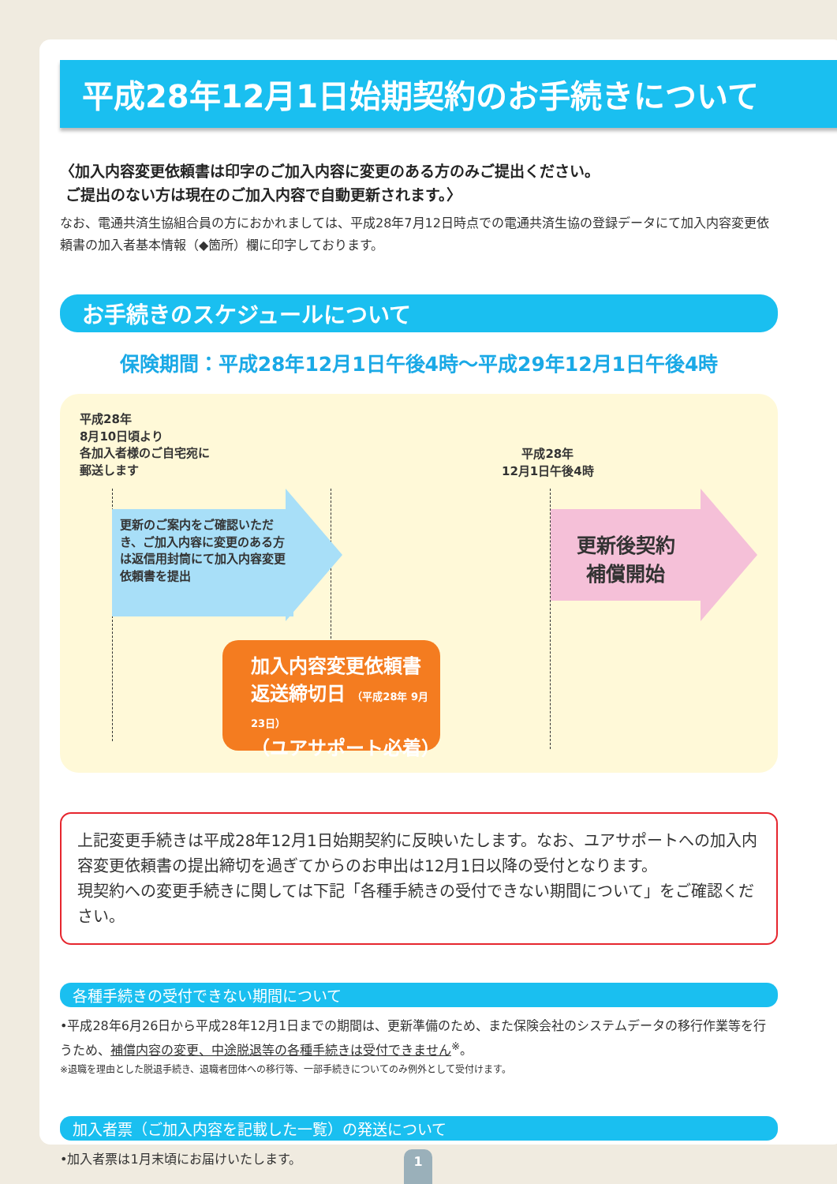平成28年12月1日始期契約のお手続きについて
〈加入内容変更依頼書は印字のご加入内容に変更のある方のみご提出ください。
ご提出のない方は現在のご加入内容で自動更新されます。〉
なお、電通共済生協組合員の方におかれましては、平成28年7月12日時点での電通共済生協の登録データにて加入内容変更依頼書の加入者基本情報（◆箇所）欄に印字しております。
お手続きのスケジュールについて
保険期間：平成28年12月1日午後4時〜平成29年12月1日午後4時
平成28年
8月10日頃より
各加入者様のご自宅宛に
郵送します
平成28年
12月1日午後4時
更新のご案内をご確認いただき、ご加入内容に変更のある方は返信用封筒にて加入内容変更依頼書を提出
更新後契約
補償開始
加入内容変更依頼書
返送締切日 （平成28年 9月23日）
（ユアサポート必着）
上記変更手続きは平成28年12月1日始期契約に反映いたします。なお、ユアサポートへの加入内容変更依頼書の提出締切を過ぎてからのお申出は12月1日以降の受付となります。
現契約への変更手続きに関しては下記「各種手続きの受付できない期間について」をご確認ください。
各種手続きの受付できない期間について
•平成28年6月26日から平成28年12月1日までの期間は、更新準備のため、また保険会社のシステムデータの移行作業等を行うため、補償内容の変更、中途脱退等の各種手続きは受付できません<sup>※</sup>。
※退職を理由とした脱退手続き、退職者団体への移行等、一部手続きについてのみ例外として受付けます。
加入者票（ご加入内容を記載した一覧）の発送について
•加入者票は1月末頃にお届けいたします。
1